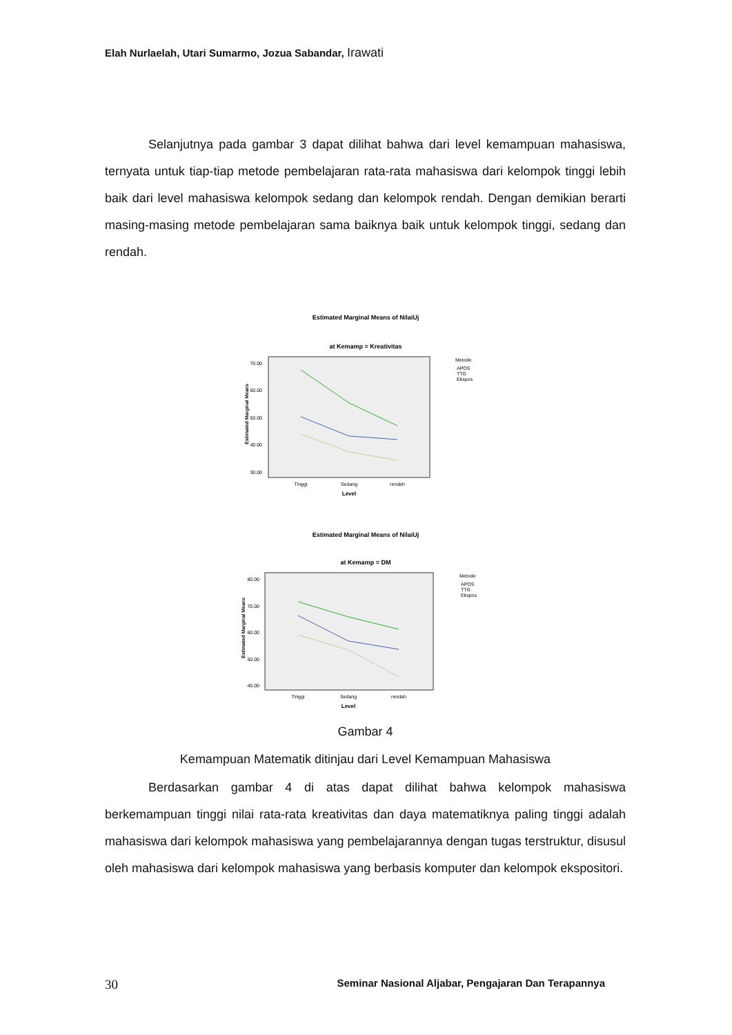Elah Nurlaelah, Utari Sumarmo, Jozua Sabandar, Irawati
Selanjutnya pada gambar 3 dapat dilihat bahwa dari level kemampuan mahasiswa, ternyata untuk tiap-tiap metode pembelajaran rata-rata mahasiswa dari kelompok tinggi lebih baik dari level mahasiswa kelompok sedang dan kelompok rendah. Dengan demikian berarti masing-masing metode pembelajaran sama baiknya baik untuk kelompok tinggi, sedang dan rendah.
Estimated Marginal Means of NilaiUj
at Kemamp = Kreativitas
70.00
60.00
50.00
40.00
30.00
Tinggi
Sedang
rendah
Level
Estimated Marginal Means
Metode
APOS
TTG
Ekspos
Estimated Marginal Means of NilaiUj
at Kemamp = DM
80.00
70.00
60.00
50.00
40.00
Tinggi
Sedang
rendah
Level
Estimated Marginal Means
Metode
APOS
TTG
Ekspos
Gambar 4
Kemampuan Matematik ditinjau dari Level Kemampuan Mahasiswa
Berdasarkan gambar 4 di atas dapat dilihat bahwa kelompok mahasiswa berkemampuan tinggi nilai rata-rata kreativitas dan daya matematiknya paling tinggi adalah mahasiswa dari kelompok mahasiswa yang pembelajarannya dengan tugas terstruktur, disusul oleh mahasiswa dari kelompok mahasiswa yang berbasis komputer dan kelompok ekspositori.
30 Seminar Nasional Aljabar, Pengajaran Dan Terapannya